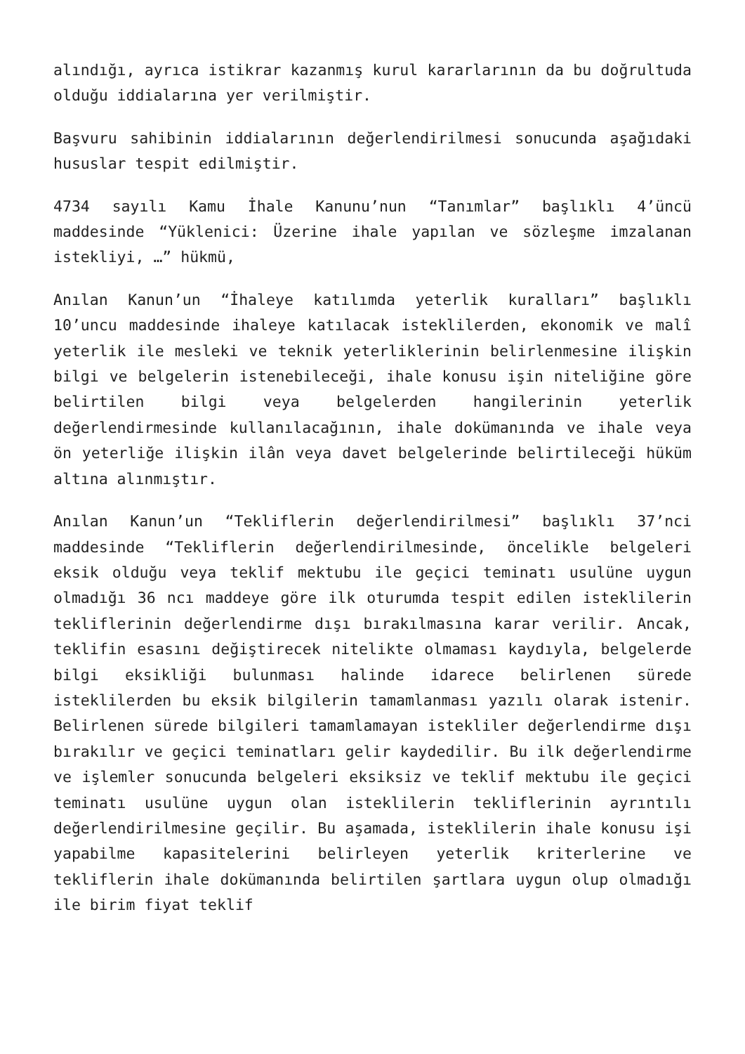alındığı, ayrıca istikrar kazanmış kurul kararlarının da bu doğrultuda olduğu iddialarına yer verilmiştir.
Başvuru sahibinin iddialarının değerlendirilmesi sonucunda aşağıdaki hususlar tespit edilmiştir.
4734 sayılı Kamu İhale Kanunu’nun “Tanımlar” başlıklı 4’üncü maddesinde “Yüklenici: Üzerine ihale yapılan ve sözleşme imzalanan istekliyi, …” hükmü,
Anılan Kanun’un “İhaleye katılımda yeterlik kuralları” başlıklı 10’uncu maddesinde ihaleye katılacak isteklilerden, ekonomik ve malî yeterlik ile mesleki ve teknik yeterliklerinin belirlenmesine ilişkin bilgi ve belgelerin istenebileceği, ihale konusu işin niteliğine göre belirtilen bilgi veya belgelerden hangilerinin yeterlik değerlendirmesinde kullanılacağının, ihale dokümanında ve ihale veya ön yeterliğe ilişkin ilân veya davet belgelerinde belirtileceği hüküm altına alınmıştır.
Anılan Kanun’un “Tekliflerin değerlendirilmesi” başlıklı 37’nci maddesinde “Tekliflerin değerlendirilmesinde, öncelikle belgeleri eksik olduğu veya teklif mektubu ile geçici teminatı usulüne uygun olmadığı 36 ncı maddeye göre ilk oturumda tespit edilen isteklilerin tekliflerinin değerlendirme dışı bırakılmasına karar verilir. Ancak, teklifin esasını değiştirecek nitelikte olmaması kaydıyla, belgelerde bilgi eksikliği bulunması halinde idarece belirlenen sürede isteklilerden bu eksik bilgilerin tamamlanması yazılı olarak istenir. Belirlenen sürede bilgileri tamamlamayan istekliler değerlendirme dışı bırakılır ve geçici teminatları gelir kaydedilir. Bu ilk değerlendirme ve işlemler sonucunda belgeleri eksiksiz ve teklif mektubu ile geçici teminatı usulüne uygun olan isteklilerin tekliflerinin ayrıntılı değerlendirilmesine geçilir. Bu aşamada, isteklilerin ihale konusu işi yapabilme kapasitelerini belirleyen yeterlik kriterlerine ve tekliflerin ihale dokümanında belirtilen şartlara uygun olup olmadığı ile birim fiyat teklif